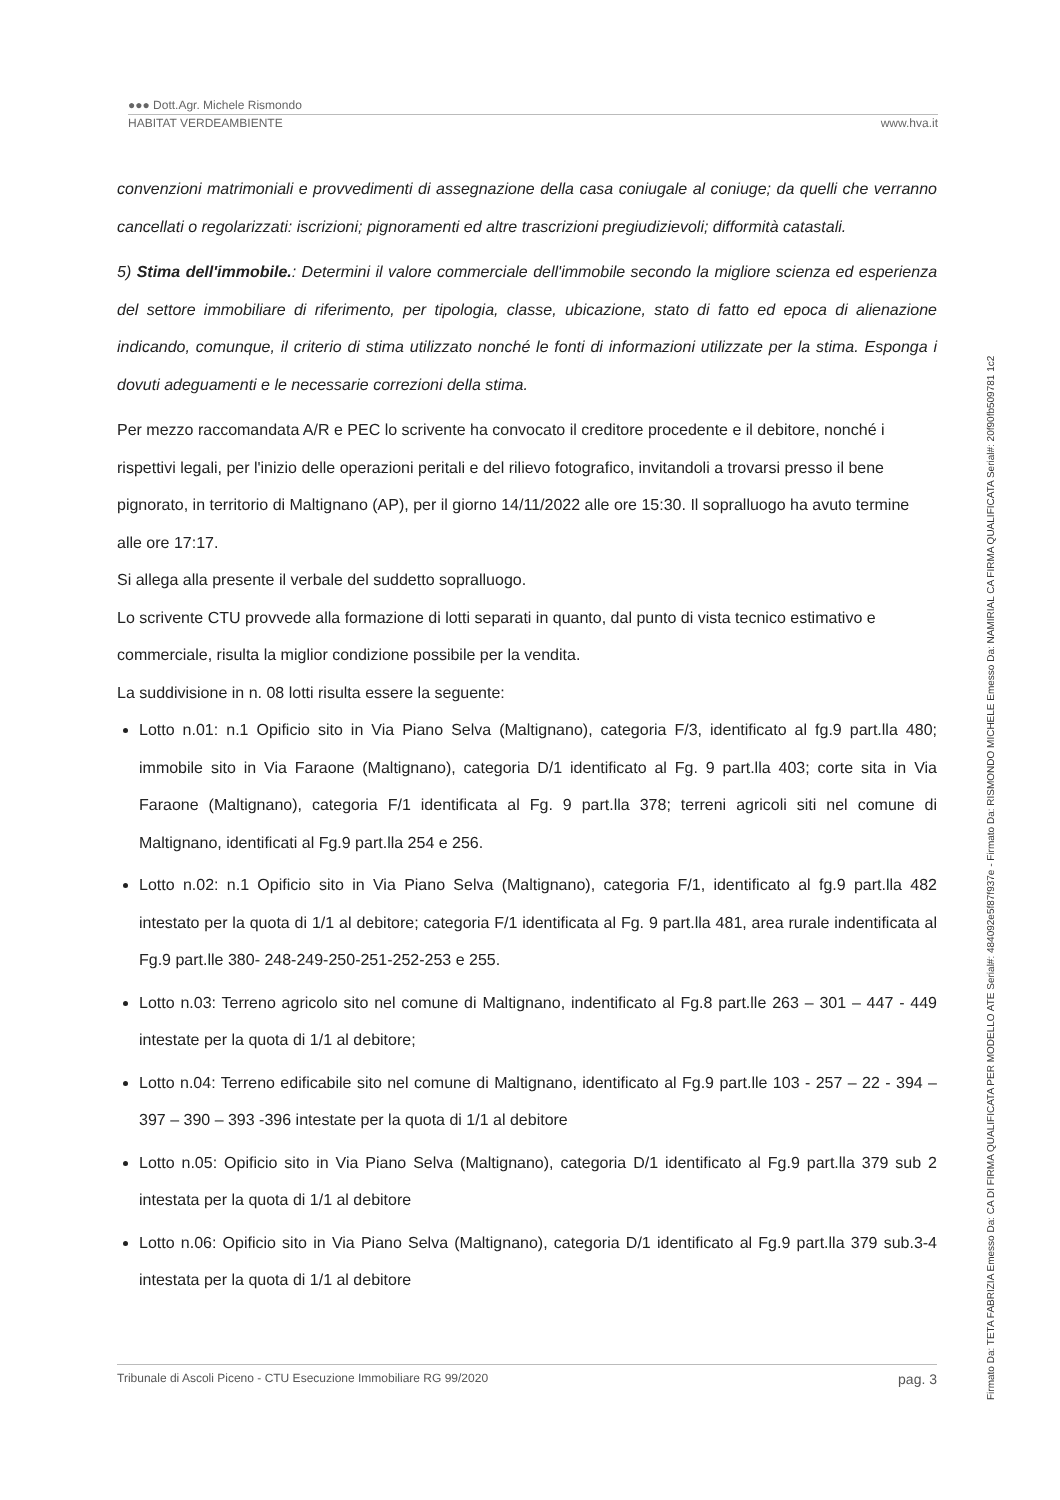●●● Dott.Agr. Michele Rismondo
HABITAT VERDEAMBIENTE www.hva.it
convenzioni matrimoniali e provvedimenti di assegnazione della casa coniugale al coniuge; da quelli che verranno cancellati o regolarizzati: iscrizioni; pignoramenti ed altre trascrizioni pregiudizievoli; difformità catastali.
5) Stima dell'immobile.: Determini il valore commerciale dell'immobile secondo la migliore scienza ed esperienza del settore immobiliare di riferimento, per tipologia, classe, ubicazione, stato di fatto ed epoca di alienazione indicando, comunque, il criterio di stima utilizzato nonché le fonti di informazioni utilizzate per la stima. Esponga i dovuti adeguamenti e le necessarie correzioni della stima.
Per mezzo raccomandata A/R e PEC lo scrivente ha convocato il creditore procedente e il debitore, nonché i rispettivi legali, per l'inizio delle operazioni peritali e del rilievo fotografico, invitandoli a trovarsi presso il bene pignorato, in territorio di Maltignano (AP), per il giorno 14/11/2022 alle ore 15:30. Il sopralluogo ha avuto termine alle ore 17:17.
Si allega alla presente il verbale del suddetto sopralluogo.
Lo scrivente CTU provvede alla formazione di lotti separati in quanto, dal punto di vista tecnico estimativo e commerciale, risulta la miglior condizione possibile per la vendita.
La suddivisione in n. 08 lotti risulta essere la seguente:
Lotto n.01: n.1 Opificio sito in Via Piano Selva (Maltignano), categoria F/3, identificato al fg.9 part.lla 480; immobile sito in Via Faraone (Maltignano), categoria D/1 identificato al Fg. 9 part.lla 403; corte sita in Via Faraone (Maltignano), categoria F/1 identificata al Fg. 9 part.lla 378; terreni agricoli siti nel comune di Maltignano, identificati al Fg.9 part.lla 254 e 256.
Lotto n.02: n.1 Opificio sito in Via Piano Selva (Maltignano), categoria F/1, identificato al fg.9 part.lla 482 intestato per la quota di 1/1 al debitore; categoria F/1 identificata al Fg. 9 part.lla 481, area rurale indentificata al Fg.9 part.lle 380- 248-249-250-251-252-253 e 255.
Lotto n.03: Terreno agricolo sito nel comune di Maltignano, indentificato al Fg.8 part.lle 263 – 301 – 447 - 449 intestate per la quota di 1/1 al debitore;
Lotto n.04: Terreno edificabile sito nel comune di Maltignano, identificato al Fg.9 part.lle 103 - 257 – 22 - 394 – 397 – 390 – 393 -396 intestate per la quota di 1/1 al debitore
Lotto n.05: Opificio sito in Via Piano Selva (Maltignano), categoria D/1 identificato al Fg.9 part.lla 379 sub 2 intestata per la quota di 1/1 al debitore
Lotto n.06: Opificio sito in Via Piano Selva (Maltignano), categoria D/1 identificato al Fg.9 part.lla 379 sub.3-4 intestata per la quota di 1/1 al debitore
Tribunale di Ascoli Piceno - CTU Esecuzione Immobiliare RG 99/2020 pag. 3
Firmato Da: TETA FABRIZIA Emesso Da: CA DI FIRMA QUALIFICATA PER MODELLO ATE Serial#: 484092e5f87f937e - Firmato Da: RISMONDO MICHELE Emesso Da: NAMIRIAL CA FIRMA QUALIFICATA Serial#: 20f90fb509781 1c2